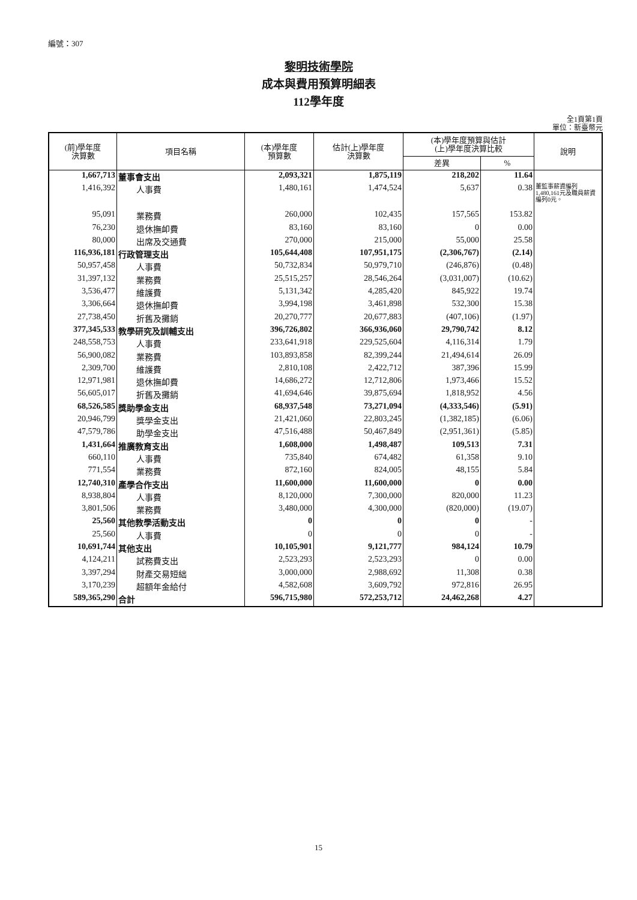編號：307
黎明技術學院
成本與費用預算明細表
112學年度
全1頁第1頁
單位：新臺幣元
| (前)學年度 決算數 | 項目名稱 | (本)學年度 預算數 | 估計(上)學年度 決算數 | (本)學年度預算與估計 (上)學年度決算比較 | | 說明 |
| --- | --- | --- | --- | --- | --- | --- |
| | | | | 差異 | % | |
| 1,667,713 | 董事會支出 | 2,093,321 | 1,875,119 | 218,202 | 11.64 | |
| 1,416,392 | 人事費 | 1,480,161 | 1,474,524 | 5,637 | 0.38 | 董監事薪資編列1,480,161元及職員薪資編列0元。 |
| 95,091 | 業務費 | 260,000 | 102,435 | 157,565 | 153.82 | |
| 76,230 | 退休撫卹費 | 83,160 | 83,160 | 0 | 0.00 | |
| 80,000 | 出席及交通費 | 270,000 | 215,000 | 55,000 | 25.58 | |
| 116,936,181 | 行政管理支出 | 105,644,408 | 107,951,175 | (2,306,767) | (2.14) | |
| 50,957,458 | 人事費 | 50,732,834 | 50,979,710 | (246,876) | (0.48) | |
| 31,397,132 | 業務費 | 25,515,257 | 28,546,264 | (3,031,007) | (10.62) | |
| 3,536,477 | 維護費 | 5,131,342 | 4,285,420 | 845,922 | 19.74 | |
| 3,306,664 | 退休撫卹費 | 3,994,198 | 3,461,898 | 532,300 | 15.38 | |
| 27,738,450 | 折舊及攤銷 | 20,270,777 | 20,677,883 | (407,106) | (1.97) | |
| 377,345,533 | 教學研究及訓輔支出 | 396,726,802 | 366,936,060 | 29,790,742 | 8.12 | |
| 248,558,753 | 人事費 | 233,641,918 | 229,525,604 | 4,116,314 | 1.79 | |
| 56,900,082 | 業務費 | 103,893,858 | 82,399,244 | 21,494,614 | 26.09 | |
| 2,309,700 | 維護費 | 2,810,108 | 2,422,712 | 387,396 | 15.99 | |
| 12,971,981 | 退休撫卹費 | 14,686,272 | 12,712,806 | 1,973,466 | 15.52 | |
| 56,605,017 | 折舊及攤銷 | 41,694,646 | 39,875,694 | 1,818,952 | 4.56 | |
| 68,526,585 | 獎助學金支出 | 68,937,548 | 73,271,094 | (4,333,546) | (5.91) | |
| 20,946,799 | 獎學金支出 | 21,421,060 | 22,803,245 | (1,382,185) | (6.06) | |
| 47,579,786 | 助學金支出 | 47,516,488 | 50,467,849 | (2,951,361) | (5.85) | |
| 1,431,664 | 推廣教育支出 | 1,608,000 | 1,498,487 | 109,513 | 7.31 | |
| 660,110 | 人事費 | 735,840 | 674,482 | 61,358 | 9.10 | |
| 771,554 | 業務費 | 872,160 | 824,005 | 48,155 | 5.84 | |
| 12,740,310 | 產學合作支出 | 11,600,000 | 11,600,000 | 0 | 0.00 | |
| 8,938,804 | 人事費 | 8,120,000 | 7,300,000 | 820,000 | 11.23 | |
| 3,801,506 | 業務費 | 3,480,000 | 4,300,000 | (820,000) | (19.07) | |
| 25,560 | 其他教學活動支出 | 0 | 0 | 0 | - | |
| 25,560 | 人事費 | 0 | 0 | 0 | - | |
| 10,691,744 | 其他支出 | 10,105,901 | 9,121,777 | 984,124 | 10.79 | |
| 4,124,211 | 試務費支出 | 2,523,293 | 2,523,293 | 0 | 0.00 | |
| 3,397,294 | 財產交易短絀 | 3,000,000 | 2,988,692 | 11,308 | 0.38 | |
| 3,170,239 | 超額年金給付 | 4,582,608 | 3,609,792 | 972,816 | 26.95 | |
| 589,365,290 | 合計 | 596,715,980 | 572,253,712 | 24,462,268 | 4.27 | |
15